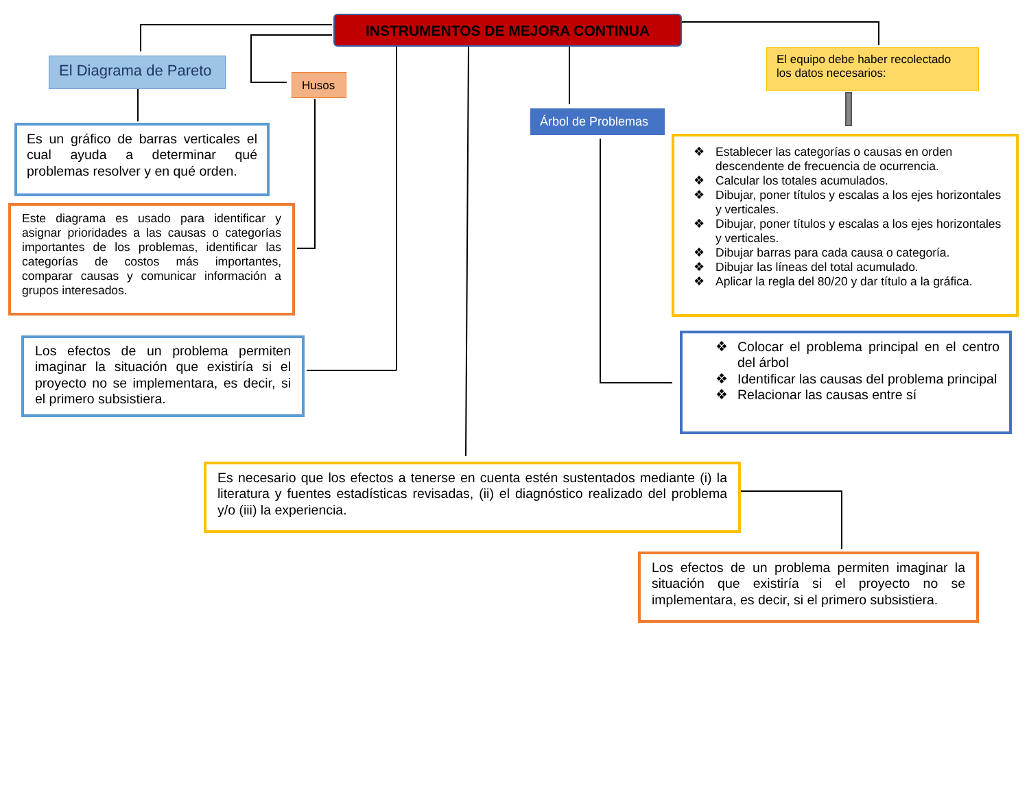INSTRUMENTOS DE MEJORA CONTINUA
El Diagrama de Pareto
Husos
El equipo debe haber recolectado los datos necesarios:
Árbol de Problemas
Es un gráfico de barras verticales el cual ayuda a determinar qué problemas resolver y en qué orden.
Este diagrama es usado para identificar y asignar prioridades a las causas o categorías importantes de los problemas, identificar las categorías de costos más importantes, comparar causas y comunicar información a grupos interesados.
❖ Establecer las categorías o causas en orden descendente de frecuencia de ocurrencia.
❖ Calcular los totales acumulados.
❖ Dibujar, poner títulos y escalas a los ejes horizontales y verticales.
❖ Dibujar, poner títulos y escalas a los ejes horizontales y verticales.
❖ Dibujar barras para cada causa o categoría.
❖ Dibujar las líneas del total acumulado.
❖ Aplicar la regla del 80/20 y dar título a la gráfica.
Los efectos de un problema permiten imaginar la situación que existiría si el proyecto no se implementara, es decir, si el primero subsistiera.
❖ Colocar el problema principal en el centro del árbol
❖ Identificar las causas del problema principal
❖ Relacionar las causas entre sí
Es necesario que los efectos a tenerse en cuenta estén sustentados mediante (i) la literatura y fuentes estadísticas revisadas, (ii) el diagnóstico realizado del problema y/o (iii) la experiencia.
Los efectos de un problema permiten imaginar la situación que existiría si el proyecto no se implementara, es decir, si el primero subsistiera.